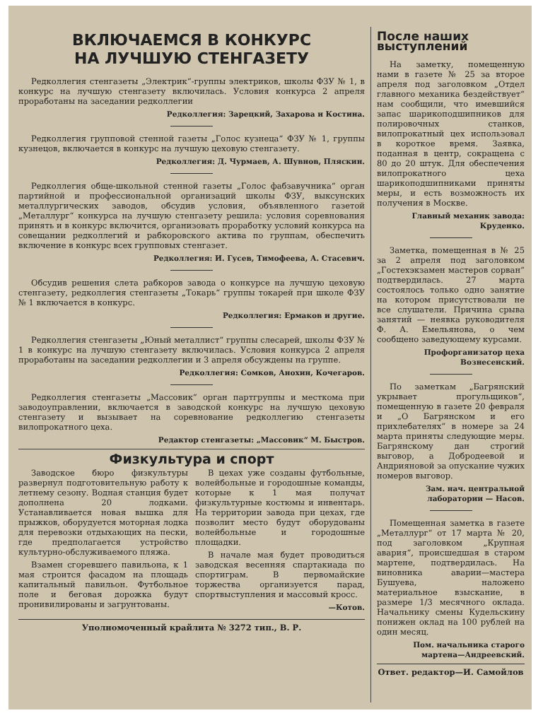ВКЛЮЧАЕМСЯ В КОНКУРС
НА ЛУЧШУЮ СТЕНГАЗЕТУ
Редколлегия стенгазеты „Электрик“-группы электриков, школы ФЗУ № 1, в конкурс на лучшую стенгазету включилась. Условия конкурса 2 апреля проработаны на заседании редколлегии
Редколлегия: Зарецкий, Захарова и Костина.
Редколлегия групповой стенной газеты „Голос кузнеца“ ФЗУ № 1, группы кузнецов, включается в конкурс на лучшую цеховую стенгазету.
Редколлегия: Д. Чурмаев, А. Шувнов, Пляскин.
Редколлегия обще-школьной стенной газеты „Голос фабзавучника“ орган партийной и профессиональной организаций школы ФЗУ, выксунских металлургических заводов, обсудив условия, объявленного газетой „Металлург“ конкурса на лучшую стенгазету решила: условия соревнования принять и в конкурс включится, организовать проработку условий конкурса на совещании редколлегий и рабкоровского актива по группам, обеспечить включение в конкурс всех групповых стенгазет.
Редколлегия: И. Гусев, Тимофеева, А. Стасевич.
Обсудив решения слета рабкоров завода о конкурсе на лучшую цеховую стенгазету, редколлегия стенгазеты „Токарь“ группы токарей при школе ФЗУ № 1 включается в конкурс.
Редколлегия: Ермаков и другие.
Редколлегия стенгазеты „Юный металлист“ группы слесарей, школы ФЗУ № 1 в конкурс на лучшую стенгазету включилась. Условия конкурса 2 апреля проработаны на заседании редколлегии и 3 апреля обсуждены на группе.
Редколлегия: Сомков, Анохин, Кочегаров.
Редколлегия стенгазеты „Массовик“ орган партгруппы и месткома при заводоуправлении, включается в заводской конкурс на лучшую цеховую стенгазету и вызывает на соревнование редколлегию стенгазеты вилопрокатного цеха.
Редактор стенгазеты: „Массовик“ М. Быстров.
Физкультура и спорт
Заводское бюро физкультуры развернул подготовительную работу к летнему сезону. Водная станция будет дополнена 20 лодками. Устанавливается новая вышка для прыжков, оборудуется моторная лодка для перевозки отдыхающих на пески, где предполагается устройство культурно-обслуживаемого пляжа.
Взамен сгоревшего павильона, к 1 мая строится фасадом на площадь капитальный павильон. Футбольное поле и беговая дорожка будут пронивилированы и загрунтованы.
В цехах уже созданы футбольные, волейбольные и городошные команды, которые к 1 мая получат физкультурные костюмы и инвентарь. На территории завода при цехах, где позволит место будут оборудованы волейбольные и городошные площадки.
В начале мая будет проводиться заводская весенняя спартакиада по спортиграм. В первомайские торжества организуется парад, спортвыступления и массовый кросс.
—Котов.
Уполномоченный крайлита № 3272 тип., В. Р.
После наших выступлений
На заметку, помещенную нами в газете № 25 за второе апреля под заголовком „Отдел главного механика бездействует“ нам сообщили, что имевшийся запас шарикоподшипников для полировочных станков, вилопрокатный цех использовал в короткое время. Заявка, поданная в центр, сокращена с 80 до 20 штук. Для обеспечения вилопрокатного цеха шарикоподшипниками приняты меры, и есть возможность их получения в Москве.
Главный механик завода: Круденко.
Заметка, помещенная в № 25 за 2 апреля под заголовком „Гостехэкзамен мастеров сорван“ подтвердилась. 27 марта состоялось только одно занятие на котором присутствовали не все слушатели. Причина срыва занятий — неявка руководителя Ф. А. Емельянова, о чем сообщено заведующему курсами.
Профорганизатор цеха Вознесенский.
По заметкам „Багрянский укрывает прогульщиков“, помещенную в газете 20 февраля и „О Багрянском и его прихлебателях“ в номере за 24 марта приняты следующие меры. Багрянскому дан строгий выговор, а Добродеевой и Андрияновой за опускание чужих номеров выговор.
Зам. нач. центральной лаборатории — Насов.
Помещенная заметка в газете „Металлург“ от 17 марта № 20, под заголовком „Крупная авария“, происшедшая в старом мартене, подтвердилась. На виновника аварии—мастера Бушуева, наложено материальное взыскание, в размере 1/3 месячного оклада. Начальнику смены Кудельскину понижен оклад на 100 рублей на один месяц.
Пом. начальника старого мартена—Андреевский.
Ответ. редактор—И. Самойлов